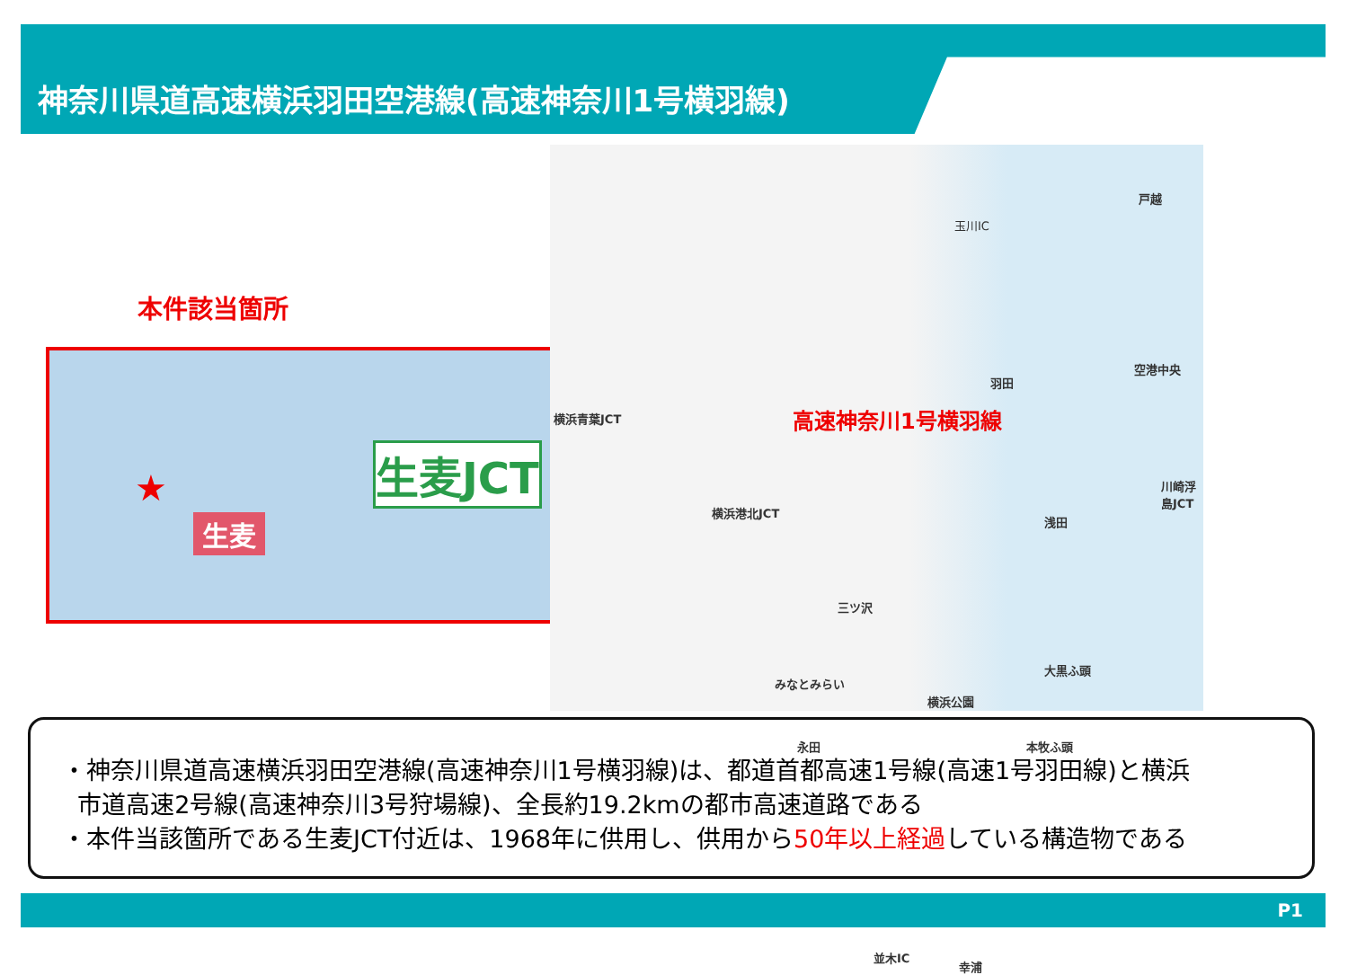神奈川県道高速横浜羽田空港線(高速神奈川1号横羽線)
本件該当箇所
生麦JCT
生麦
★
横浜青葉JCT
横浜港北JCT
高速神奈川1号横羽線
空港中央
川崎浮島JCT
羽田
浅田
三ツ沢
みなとみらい
横浜公園
大黒ふ頭
永田 本牧ふ頭
幸浦
並木IC
玉川IC
戸越
・神奈川県道高速横浜羽田空港線(高速神奈川1号横羽線)は、都道首都高速1号線(高速1号羽田線)と横浜
市道高速2号線(高速神奈川3号狩場線)、全長約19.2kmの都市高速道路である
・本件当該箇所である生麦JCT付近は、1968年に供用し、供用から50年以上経過している構造物である
P1